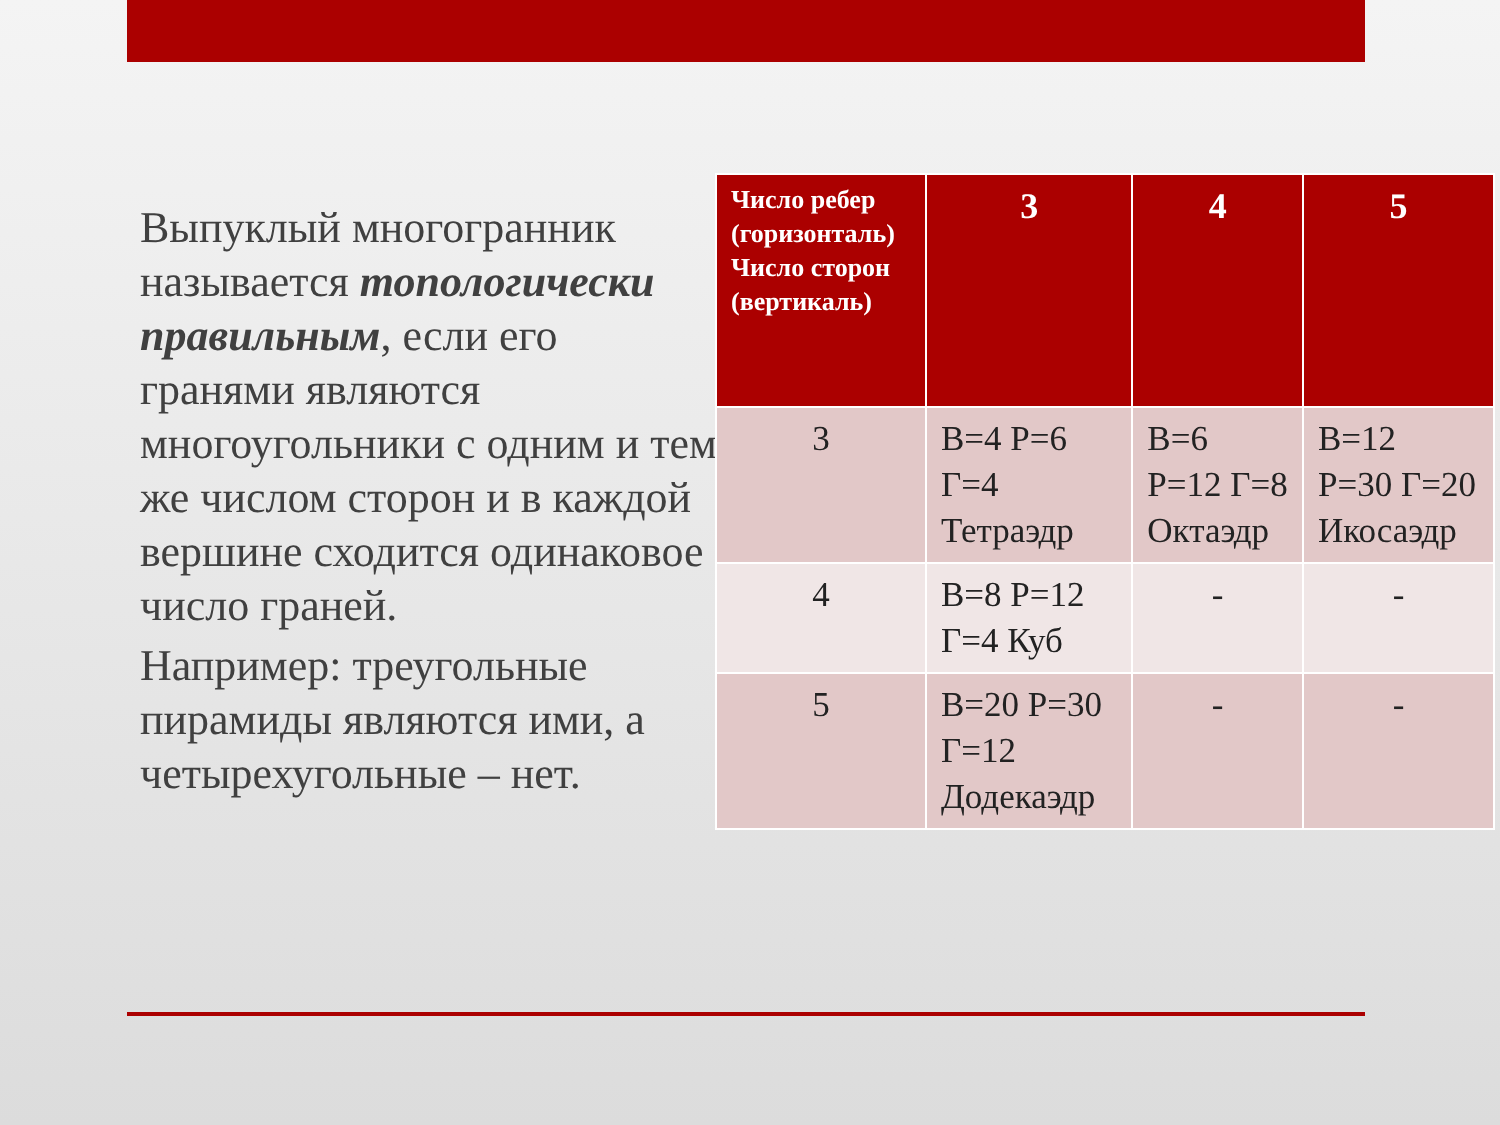Выпуклый многогранник называется топологически правильным, если его гранями являются многоугольники с одним и тем же числом сторон и в каждой вершине сходится одинаковое число граней.
Например: треугольные пирамиды являются ими, а четырехугольные – нет.
| Число ребер (горизонталь) Число сторон (вертикаль) | 3 | 4 | 5 |
| --- | --- | --- | --- |
| 3 | В=4 Р=6 Г=4 Тетраэдр | В=6 Р=12 Г=8 Октаэдр | В=12 Р=30 Г=20 Икосаэдр |
| 4 | В=8 Р=12 Г=4 Куб | - | - |
| 5 | В=20 Р=30 Г=12 Додекаэдр | - | - |